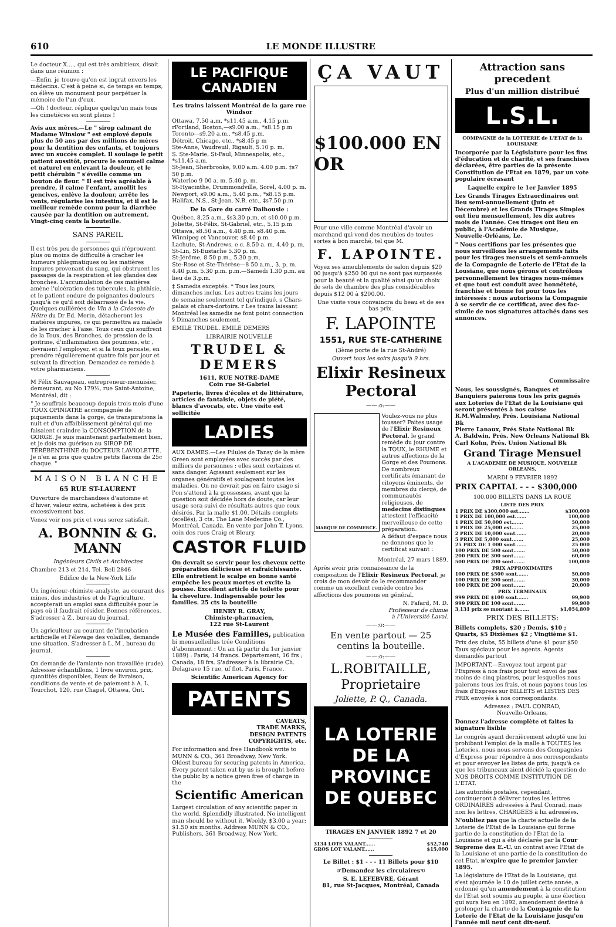610 LE MONDE ILLUSTRE
Le docteur X...., qui est très ambitieux, disait dans une réunion :
—Enfin, je trouve qu'on est ingrat envers les médecins. C'est à peine si, de temps en temps, on élève un monument pour perpétuer la mémoire de l'un d'eux.
—Oh ! docteur, réplique quelqu'un mais tous les cimetières en sont pleins !
Avis aux mères.—Le " sirop calmant de Madame Winslow " est employé depuis plus de 50 ans par des millions de mères pour la dentition des enfants, et toujours avec un succès complet. Il soulage le petit patient aussitôt, procure le sommeil calme et naturel en enlevant la douleur, et le petit chérubin " s'éveille comme un bouton de fleur. " Il est très agréable à prendre, il calme l'enfant, amollit les gencives, enlève la douleur, arrête les vents, régularise les intestins, et il est le meilleur remède connu pour la diarrhée causée par la dentition ou autrement. Vingt-cinq cents la bouteille.
SANS PAREIL
Il est très peu de personnes qui n'éprouvent plus ou moins de difficulté à cracher les humeurs phlegmatiques ou les matières impures provenant du sang, qui obstruent les passages de la respiration et les glandes des bronches. L'accumulation de ces matières amène l'ulcération des tubercules, la phthisie, et le patient endure de poignantes douleurs jusqu'à ce qu'il soit débarrassé de la vie. Quelques cuillérées de Vin à la Créosote de Hêtre du Dr Ed. Morin, détacheront les matières impures, ce qui permettra au malade de les cracher à l'aise. Tous ceux qui souffrent de la Toux, des Bronches, de pression de la poitrine, d'inflammation des poumons, etc , devraient l'employer, et si la toux persiste, en prendre régulièrement quatre fois par jour et suivant la direction. Demandez ce remède à votre pharmaciens.
M Félix Sauvageau, entrepreneur-menuisier, demeurant, au No 179½, rue Saint-Antoine, Montréal, dit :
" Je souffrais beaucoup depuis trois mois d'une TOUX OPINIATRE accompagnée de piquements dans la gorge, de transpirations la nuit et d'un affaiblissement général qui me faisaient craindre la CONSOMPTION de la GORGE. Je suis maintenant parfaitement bien, et je dois ma guérison au SIROP DE TÉRÉBENTHINE du DOCTEUR LAVIOLETTE. Je n'en ai pris que quatre petits flacons de 25c chaque. "
MAISON BLANCHE
65 RUE ST-LAURENT
Ouverture de marchandises d'automne et d'hiver, valeur extra, achetées à des prix excessivement bas.
Venez voir nos prix et vous serez satisfait.
A. BONNIN & G. MANN
Ingénieurs Civils et Architectes
Chambre 213 et 214. Tel. Bell 2846
Edifice de la New-York Life
Un ingénieur-chimiste-analyste, au courant des mines, des industries et de l'agriculture, accepterait un emploi sans difficultés pour le pays où il faudrait résider. Bonnes références. S'adresser à Z., bureau du journal.
Un agriculteur au courant de l'incubation artificielle et l'élevage des volailles, demande une situation. S'adresser à L. M , bureau du journal.
On demande de l'amiante non travaillée (rude). Adresser échantillons, 1 livre environ, prix, quantités disponibles, lieux de livraison, conditions de vente et de paiement à A. L. Tourchot, 120, rue Chapel, Ottawa, Ont.
LE PACIFIQUE CANADIEN
Les trains laissent Montréal de la gare rue Windsor
Ottawa, 7.50 a.m. *s11.45 a.m., 4.15 p.m.
rPortland, Boston,—s9.00 a.m., *s8.15 p.m
Toronto—s9.20 a.m., *s8.45 p.m.
Détroit, Chicago, etc.. *s8.45 p m
Ste-Anne, Vaudreuil, Rigault, 5.10 p. m.
S. Ste-Marie, St-Paul, Minneapolis, etc., *s11.45 a.m.
St-Jean, Sherbrooke, 9.00 a.m. 4.00 p.m. ‡s7 50 p.m.
Waterloo 9 00 a. m. 5.40 p. m.
St-Hyacinthe, Drummondville, Sorel, 4.00 p. m.
Newport, s9.00 a.m., 5.40 p.m., *s8.15 p.m.
Halifax, N.S., St-Jean, N.B. etc., ‡s7.50 p.m
De la Gare du carré Dalhousie :
Québec, 8.25 a.m., §s3.30 p.m. et s10.00 p.m.
Joliette, St-Félix, St-Gabriel, etc., 5.15 p.m
Ottawa, s8.50 a.m., 4.40 p.m. s8.40 p.m.
Winnipeg et Vancouver, s8.40 p.m.
Lachute, St-Andrews, e c. 8.50 a. m. 4.40 p. m.
St-Lin, St-Eustache 5.30 p. m.
St-Jérôme, 8 50 p.m., 5.30 p.m.
Ste-Rose et Ste-Thérèse—8 50 a.m., 3. p. m. 4.40 p.m. 5.30 p.m. p.m.—Samedi 1.30 p.m. au lieu de 3.p.m.
‡ Samedis exceptés. * Tous les jours, dimanches inclus. Les autres trains les jours de semaine seulement tel qu'indiqué. s Chars-palais et chars-dortoirs. r Les trains laissant Montréal les samedis ne font point connection § Dimanches seulement.
EMILE TRUDEL. EMILE DEMERS
LIBRAIRIE NOUVELLE
TRUDEL & DEMERS
1611, RUE NOTRE-DAME
Coin rue St-Gabriel
Papeterie, livres d'écoles et de littérature, articles de fantaisie, objets de piété, blancs d'avocats, etc. Une visite est sollicitée
LADIES
AUX DAMES.—Les Pilules de Tansy de la mère Green sont employées avec succès par des milliers de personnes ; elles sont certaines et sans danger. Agissant seulement sur les organes génératifs et soulageant toutes les maladies. On ne devrait pas en faire usage si l'on s'attend à la grossesses, avant que la question soit décidée hors de doute, car leur usage sera suivi de résultats autres que ceux désirés. Par la malle $1.00. Détails complets (scellés), 3 cts. The Lane Medecine Co., Montréal, Canada. En vente par John T. Lyons, coin des rues Craig et Bleury.
CASTOR FLUID
On devrait se servir pour les cheveux cette préparation délicieuse et rafraîchissante. Elle entretient le scalpe en bonne santé empêche les peaux mortes et excite la pousse. Excellent article de toilette pour la chevelure. Indispensable pour les familles. 25 cts la bouteille
HENRY R. GRAY,
Chimiste-pharmacien,
122 rue St-Laurent
Le Musée des Familles, publication bi mensuelleillus trée Conditions d'abonnement : Un an (à partir du 1er janvier 1889) : Paris, 14 francs. Département, 16 frs ; Canada, 18 frs. S'adresser à la librairie Ch. Delagrave 15 rue, uf flot, Paris, France.
Scientific American Agency for
PATENTS
CAVEATS,
TRADE MARKS,
DESIGN PATENTS
COPYRIGHTS, etc.
For information and free Handbook write to MUNN & CO., 361 Broadway, New York. Oldest bureau for securing patents in America. Every patent taken out by us is brought before the public by a notice given free of charge in the
Scientific American
Largest circulation of any scientific paper in the world. Splendidly illustrated. No intelligent man should be without it. Weekly, $3.00 a year; $1.50 six months. Address MUNN & CO., Publishers, 361 Broadway, New York.
ÇA VAUT
$100.000 EN OR
Pour une ville comme Montréal d'avoir un marchand qui vend des meubles de toutes sortes à bon marché, tel que M.
F. LAPOINTE.
Voyez ses ameublements de salon depuis $20 00 jusqu'à $250 00 qui ne sont pas surpassés pour la beauté et la qualité ainsi qu'un choix de sets de chambre des plus considérables depuis $12 00 à $200.00.
Une visite vous convaincra du beau et de ses bas prix.
F. LAPOINTE
1551, RUE STE-CATHERINE
(3ème porte de la rue St-André)
Ouvert tous les soirs jusqu'à 9 hrs.
Elixir Resineux Pectoral
——:o:——
MARQUE DE COMMERCE.
Voulez-vous ne plus tousser? Faites usage de l'Elixir Resineux Pectoral, le grand remède du jour contre la TOUX, le RHUME et autres affections de la Gorge et des Poumons.
De nombreux certificats émanant de citoyens éminents, de membres du clergé, de communautés religieuses, de medecins distingues attestent l'efficacité merveilleuse de cette préparation.
A défaut d'espace nous ne donnons que le certificat suivant :
Montréal, 27 mars 1889.
Après avoir pris connaissance de la composition de l'Elixir Resineux Pectoral, je crois de mon devoir de le recommander comme un excellent remède contre les affections des poumons en général.
N. Fafard, M. D.
Professeur de chimie
à l'Université Laval.
——:o:——
En vente partout — 25 centins la bouteille.
——:o:——
L.ROBITAILLE, Proprietaire
Joliette, P. Q., Canada.
LA LOTERIE DE LA PROVINCE DE QUEBEC
TIRAGES EN JANVIER 1892 7 et 20
| 3134 LOTS VALANT...... | $52,740 |
| GROS LOT VALANT...... | $15,000 |
Le Billet : $1 - - - 11 Billets pour $10
☞Demandez les circulaires☜
S. E. LEFEBVRE, Gérant
81, rue St-Jacques, Montréal, Canada
Attraction sans precedent
Plus d'un million distribué
L.S.L.
COMPAGNIE de la LOTTERIE de L'ETAT de la LOUISIANE
Incorporée par la Législature pour les fins d'éducation et de charité, et ses franchises déclarées, être parties de la présente Constitution de l'Etat en 1879, par un vote populaire écrasant
Laquelle expire le 1er Janvier 1895
Les Grands Tirages Extraordinaires ont lieu semi-annuellement (Juin et Décembre) et les Grands Tirages Simples ont lieu mensuellement, les dix autres mois de l'année. Ces tirages ont lieu en public, à l'Académie de Musique, Nouvelle-Orléans, Le.
" Nous certifions par les présentes que nous surveillons les arrangements faits pour les tirages mensuels et semi-annuels de la Compagnie de Loterie de l'Etat de la Lousiane, que nous gérons et contrôlons personnellement les tirages nous-mêmes et que tout est conduit avec honnêteté, franchise et bonne foi pour tous les intéressés : nous autorisons la Compagnie à se servir de ce certificat, avec des fac-simile de nos signatures attachés dans ses annonces.
Commissaire
Nous, les soussignés, Banques et Banquiers paierons tous les prix gagnés aux Loteries de l'Etat de la Louisiane qui seront présentés à nos caisse
R.M.Walmsley, Prés. Louisiana National Bk
Pierre Lanaux, Prés State National Bk
A. Baldwin, Prés. New Orleans National Bk
Carl Kohn, Prés. Union National Bk
Grand Tirage Mensuel
A L'ACADEMIE DE MUSIQUE, NOUVELLE ORLEANS,
MARDI 9 FEVRIER 1892
PRIX CAPITAL - - - $300,000
100,000 BILLETS DANS LA ROUE
| LISTE DES PRIX | |
| --- | --- |
| 1 PRIX DE $300,000 est....... | $300,000 |
| 1 PRIX DE 100,000 est....... | 100,000 |
| 1 PRIX DE 50,000 est....... | 50,000 |
| 1 PRIX DE 25,000 est....... | 25,000 |
| 2 PRIX DE 10,000 sont....... | 20,000 |
| 5 PRIX DE 5,000 sont....... | 25,000 |
| 25 PRIX DE 1 000 sont....... | 25 000 |
| 100 PRIX DE 500 sont....... | 50,000 |
| 200 PRIX DE 300 sont....... | 60,000 |
| 500 PRIX DE 200 sont....... | 100,000 |
| PRIX APPROXIMATIFS | |
| 100 PRIX DE $500 sont....... | 50,000 |
| 100 PRIX DE 300 sont....... | 30,000 |
| 100 PRIX DE 200 sont....... | 20,000 |
| PRIX TERMINAUX | |
| 999 PRIX DE $100 sont....... | 99,900 |
| 999 PRIX DE 100 sont....... | 99,900 |
| 3,131 prix se montant à....... | $1,054,800 |
PRIX DES BILLETS:
Billets complets, $20 ; Demis, $10 ; Quarts, $5 Dixièmes $2 ; Vingtième $1.
Prix des clubs, 55 billets d'une $1 pour $50 Taux spéciaux pour les agents. Agents demandés partout
IMPORTANT.—Envoyez tout argent par l'Express à nos frais pour tout envoi de pas moins de cinq piastres, pour lesquelles nous paierons tous les frais, et nous payons tous les frais d'Express sur BILLETS et LISTES DES PRIX envoyés à nos correspondants.
Adressez : PAUL CONRAD,
Nouvelle-Orleans,
Donnez l'adresse complète et faites la signature lisible
Le congrès ayant dernièrement adopté une loi prohibant l'emploi de la malle à TOUTES les Loteries, nous nous servons des Compagnies d'Express pour répondre à nos correspondants et pour envoyer les listes de prix, jusqu'à ce que les tribuneaux aient décidé la question de NOS DROITS COMME INSTITUTION DE L'ETAT.
Les autorités postales, cependant, continueront à délivrer toutes les lettres ORDINAIRES adressées à Paul Conrad, mais non les lettres, CHARGEES à lui adressées.
N'oubliez pas que la charte actuelle de la Loterie de l'Etat de la Louisiane qui forme partie de la constitution de l'Etat de la Louisiane et qui a été déclarée par la Cour Supreme des E.-U. un contrat avec l'Etat de la Louisiane et une partie de la constitution de cet Etat, n'expire que le premier janvier 1895.
La législature de l'Etat de la Louisiane, qui s'est ajournée le 10 de juillet cette année, a ordonné qu'un amendement à la constitution de l'Etat soit soumis au peuple, à une élection qui aura lieu en 1892, amendement destiné à prolonger la charte de la Compagnie de la Loterie de l'Etat de la Louisiane jusqu'en l'année mil neuf cent dix-neuf.